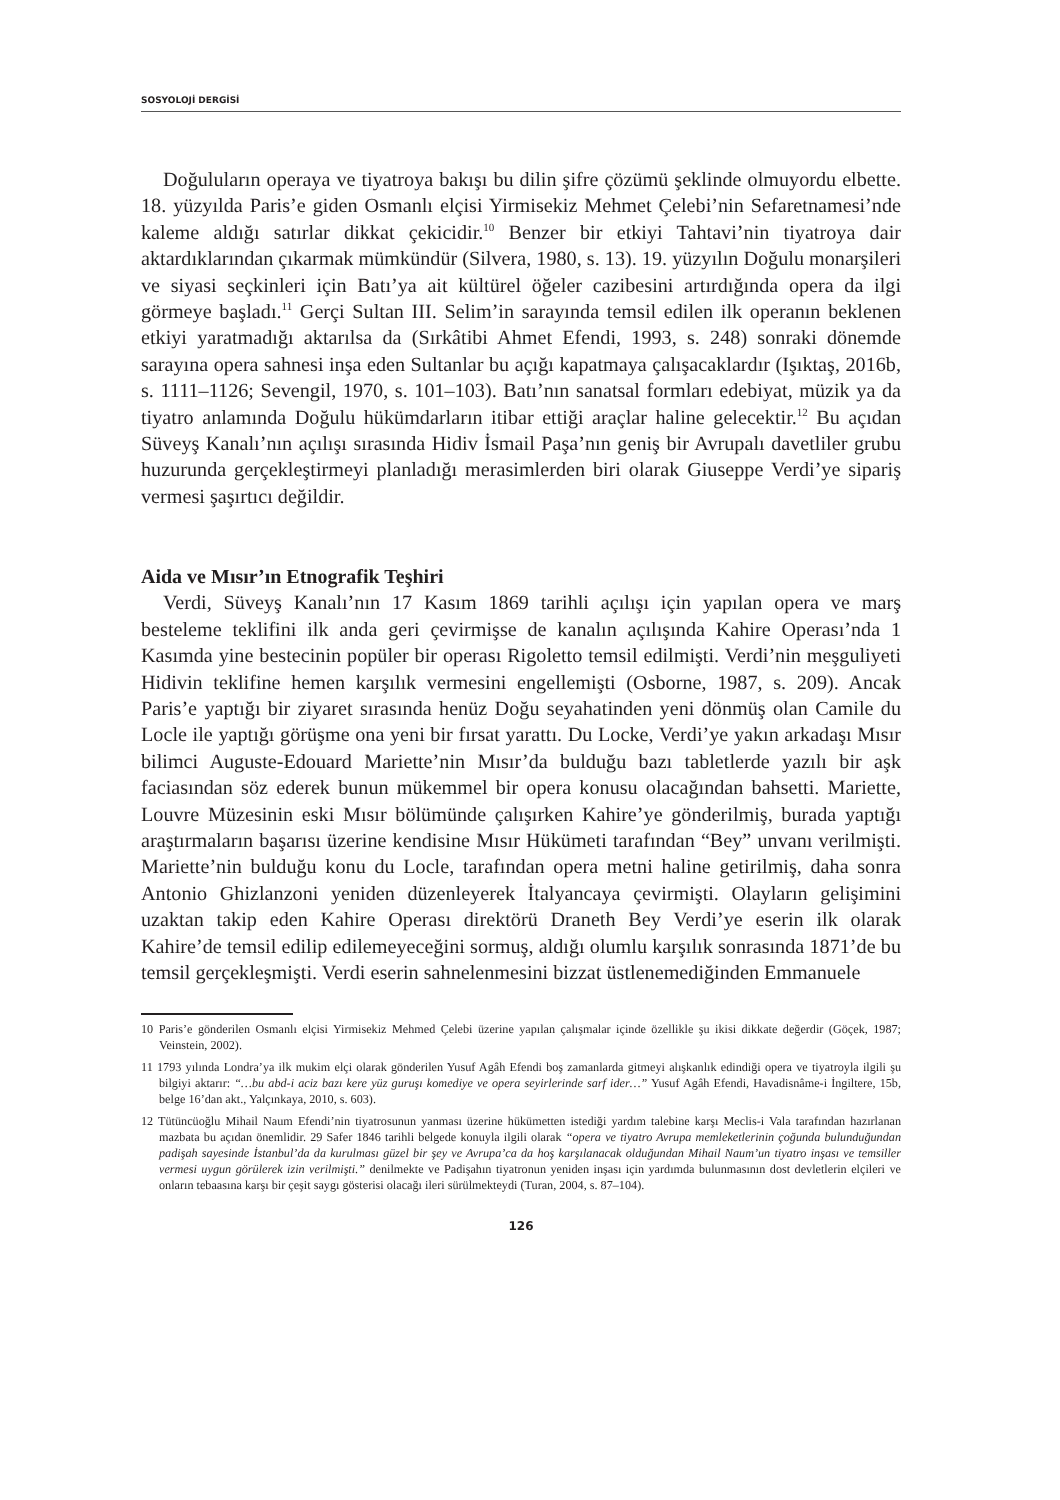SOSYOLOJİ DERGİSİ
Doğulular­ın operaya ve tiyatroya bakışı bu dilin şifre çözümü şeklinde olmuyordu elbette. 18. yüzyılda Paris’e giden Osmanlı elçisi Yirmisekiz Mehmet Çelebi’nin Sefaretnamesi’nde kaleme aldığı satırlar dikkat çekicidir.<sup>10</sup> Benzer bir etkiyi Tahtavi’nin tiyatroya dair aktardıklarından çıkarmak mümkündür (Silvera, 1980, s. 13). 19. yüzyılın Doğulu monarşileri ve siyasi seçkinleri için Batı’ya ait kültürel öğeler cazibesini artırdığında opera da ilgi görmeye başladı.<sup>11</sup> Gerçi Sultan III. Selim’in sarayında temsil edilen ilk operanın beklenen etkiyi yaratmadığı aktarılsa da (Sırkâtibi Ahmet Efendi, 1993, s. 248) sonraki dönemde sarayına opera sahnesi inşa eden Sultanlar bu açığı kapatmaya çalışacaklardır (Işıktaş, 2016b, s. 1111–1126; Sevengil, 1970, s. 101–103). Batı’nın sanatsal formları edebiyat, müzik ya da tiyatro anlamında Doğulu hükümdarların itibar ettiği araçlar haline gelecektir.<sup>12</sup> Bu açıdan Süveyş Kanalı’nın açılışı sırasında Hidiv İsmail Paşa’nın geniş bir Avrupalı davetliler grubu huzurunda gerçekleştirmeyi planladığı merasimlerden biri olarak Giuseppe Verdi’ye sipariş vermesi şaşırtıcı değildir.
Aida ve Mısır’ın Etnografik Teşhiri
Verdi, Süveyş Kanalı’nın 17 Kasım 1869 tarihli açılışı için yapılan opera ve marş besteleme teklifini ilk anda geri çevirmişse de kanalın açılışında Kahire Operası’nda 1 Kasımda yine bestecinin popüler bir operası Rigoletto temsil edilmişti. Verdi’nin meşguliyeti Hidivin teklifine hemen karşılık vermesini engellemişti (Osborne, 1987, s. 209). Ancak Paris’e yaptığı bir ziyaret sırasında henüz Doğu seyahatinden yeni dönmüş olan Camile du Locle ile yaptığı görüşme ona yeni bir fırsat yarattı. Du Locke, Verdi’ye yakın arkadaşı Mısır bilimci Auguste-Edouard Mariette’nin Mısır’da bulduğu bazı tabletlerde yazılı bir aşk faciasından söz ederek bunun mükemmel bir opera konusu olacağından bahsetti. Mariette, Louvre Müzesinin eski Mısır bölümünde çalışırken Kahire’ye gönderilmiş, burada yaptığı araştırmaların başarısı üzerine kendisine Mısır Hükümeti tarafından “Bey” unvanı verilmişti. Mariette’nin bulduğu konu du Locle, tarafından opera metni haline getirilmiş, daha sonra Antonio Ghizlanzoni yeniden düzenleyerek İtalyancaya çevirmişti. Olayların gelişimini uzaktan takip eden Kahire Operası direktörü Draneth Bey Verdi’ye eserin ilk olarak Kahire’de temsil edilip edilemeyeceğini sormuş, aldığı olumlu karşılık sonrasında 1871’de bu temsil gerçekleşmişti. Verdi eserin sahnelenmesini bizzat üstlenemediğinden Emmanuele
10 Paris’e gönderilen Osmanlı elçisi Yirmisekiz Mehmed Çelebi üzerine yapılan çalışmalar içinde özellikle şu ikisi dikkate değerdir (Göçek, 1987; Veinstein, 2002).
11 1793 yılında Londra’ya ilk mukim elçi olarak gönderilen Yusuf Agâh Efendi boş zamanlarda gitmeyi alışkanlık edindiği opera ve tiyatroyla ilgili şu bilgiyi aktarır: “…bu abd-i aciz bazı kere yüz guruşı komediye ve opera seyirlerinde sarf ider…” Yusuf Agâh Efendi, Havadisnâme-i İngiltere, 15b, belge 16’dan akt., Yalçınkaya, 2010, s. 603).
12 Tütüncüoğlu Mihail Naum Efendi’nin tiyatrosunun yanması üzerine hükümetten istediği yardım talebine karşı Meclis-i Vala tarafından hazırlanan mazbata bu açıdan önemlidir. 29 Safer 1846 tarihli belgede konuyla ilgili olarak “opera ve tiyatro Avrupa memleketlerinin çoğunda bulunduğundan padişah sayesinde İstanbul’da da kurulması güzel bir şey ve Avrupa’ca da hoş karşılanacak olduğundan Mihail Naum’un tiyatro inşası ve temsiller vermesi uygun görülerek izin verilmişti.” denilmekte ve Padişahın tiyatronun yeniden inşası için yardımda bulunmasının dost devletlerin elçileri ve onların tebaasına karşı bir çeşit saygı gösterisi olacağı ileri sürülmekteydi (Turan, 2004, s. 87–104).
126